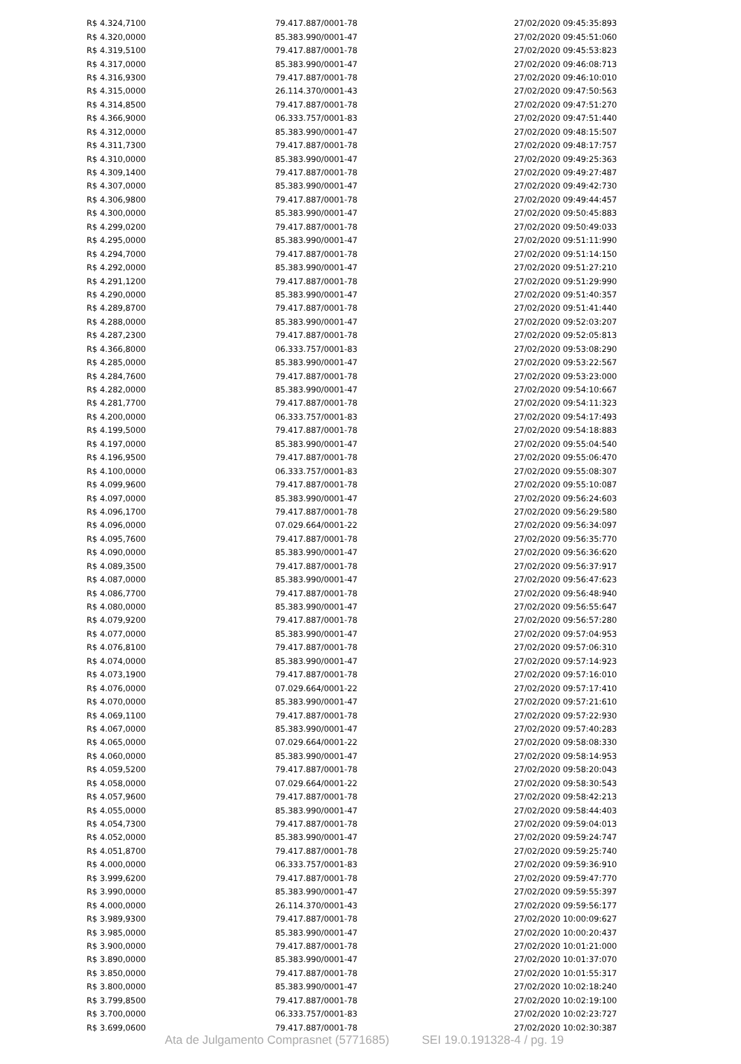| R$ 4.324,7100 | 79.417.887/0001-78 | 27/02/2020 09:45:35:893 |
| R$ 4.320,0000 | 85.383.990/0001-47 | 27/02/2020 09:45:51:060 |
| R$ 4.319,5100 | 79.417.887/0001-78 | 27/02/2020 09:45:53:823 |
| R$ 4.317,0000 | 85.383.990/0001-47 | 27/02/2020 09:46:08:713 |
| R$ 4.316,9300 | 79.417.887/0001-78 | 27/02/2020 09:46:10:010 |
| R$ 4.315,0000 | 26.114.370/0001-43 | 27/02/2020 09:47:50:563 |
| R$ 4.314,8500 | 79.417.887/0001-78 | 27/02/2020 09:47:51:270 |
| R$ 4.366,9000 | 06.333.757/0001-83 | 27/02/2020 09:47:51:440 |
| R$ 4.312,0000 | 85.383.990/0001-47 | 27/02/2020 09:48:15:507 |
| R$ 4.311,7300 | 79.417.887/0001-78 | 27/02/2020 09:48:17:757 |
| R$ 4.310,0000 | 85.383.990/0001-47 | 27/02/2020 09:49:25:363 |
| R$ 4.309,1400 | 79.417.887/0001-78 | 27/02/2020 09:49:27:487 |
| R$ 4.307,0000 | 85.383.990/0001-47 | 27/02/2020 09:49:42:730 |
| R$ 4.306,9800 | 79.417.887/0001-78 | 27/02/2020 09:49:44:457 |
| R$ 4.300,0000 | 85.383.990/0001-47 | 27/02/2020 09:50:45:883 |
| R$ 4.299,0200 | 79.417.887/0001-78 | 27/02/2020 09:50:49:033 |
| R$ 4.295,0000 | 85.383.990/0001-47 | 27/02/2020 09:51:11:990 |
| R$ 4.294,7000 | 79.417.887/0001-78 | 27/02/2020 09:51:14:150 |
| R$ 4.292,0000 | 85.383.990/0001-47 | 27/02/2020 09:51:27:210 |
| R$ 4.291,1200 | 79.417.887/0001-78 | 27/02/2020 09:51:29:990 |
| R$ 4.290,0000 | 85.383.990/0001-47 | 27/02/2020 09:51:40:357 |
| R$ 4.289,8700 | 79.417.887/0001-78 | 27/02/2020 09:51:41:440 |
| R$ 4.288,0000 | 85.383.990/0001-47 | 27/02/2020 09:52:03:207 |
| R$ 4.287,2300 | 79.417.887/0001-78 | 27/02/2020 09:52:05:813 |
| R$ 4.366,8000 | 06.333.757/0001-83 | 27/02/2020 09:53:08:290 |
| R$ 4.285,0000 | 85.383.990/0001-47 | 27/02/2020 09:53:22:567 |
| R$ 4.284,7600 | 79.417.887/0001-78 | 27/02/2020 09:53:23:000 |
| R$ 4.282,0000 | 85.383.990/0001-47 | 27/02/2020 09:54:10:667 |
| R$ 4.281,7700 | 79.417.887/0001-78 | 27/02/2020 09:54:11:323 |
| R$ 4.200,0000 | 06.333.757/0001-83 | 27/02/2020 09:54:17:493 |
| R$ 4.199,5000 | 79.417.887/0001-78 | 27/02/2020 09:54:18:883 |
| R$ 4.197,0000 | 85.383.990/0001-47 | 27/02/2020 09:55:04:540 |
| R$ 4.196,9500 | 79.417.887/0001-78 | 27/02/2020 09:55:06:470 |
| R$ 4.100,0000 | 06.333.757/0001-83 | 27/02/2020 09:55:08:307 |
| R$ 4.099,9600 | 79.417.887/0001-78 | 27/02/2020 09:55:10:087 |
| R$ 4.097,0000 | 85.383.990/0001-47 | 27/02/2020 09:56:24:603 |
| R$ 4.096,1700 | 79.417.887/0001-78 | 27/02/2020 09:56:29:580 |
| R$ 4.096,0000 | 07.029.664/0001-22 | 27/02/2020 09:56:34:097 |
| R$ 4.095,7600 | 79.417.887/0001-78 | 27/02/2020 09:56:35:770 |
| R$ 4.090,0000 | 85.383.990/0001-47 | 27/02/2020 09:56:36:620 |
| R$ 4.089,3500 | 79.417.887/0001-78 | 27/02/2020 09:56:37:917 |
| R$ 4.087,0000 | 85.383.990/0001-47 | 27/02/2020 09:56:47:623 |
| R$ 4.086,7700 | 79.417.887/0001-78 | 27/02/2020 09:56:48:940 |
| R$ 4.080,0000 | 85.383.990/0001-47 | 27/02/2020 09:56:55:647 |
| R$ 4.079,9200 | 79.417.887/0001-78 | 27/02/2020 09:56:57:280 |
| R$ 4.077,0000 | 85.383.990/0001-47 | 27/02/2020 09:57:04:953 |
| R$ 4.076,8100 | 79.417.887/0001-78 | 27/02/2020 09:57:06:310 |
| R$ 4.074,0000 | 85.383.990/0001-47 | 27/02/2020 09:57:14:923 |
| R$ 4.073,1900 | 79.417.887/0001-78 | 27/02/2020 09:57:16:010 |
| R$ 4.076,0000 | 07.029.664/0001-22 | 27/02/2020 09:57:17:410 |
| R$ 4.070,0000 | 85.383.990/0001-47 | 27/02/2020 09:57:21:610 |
| R$ 4.069,1100 | 79.417.887/0001-78 | 27/02/2020 09:57:22:930 |
| R$ 4.067,0000 | 85.383.990/0001-47 | 27/02/2020 09:57:40:283 |
| R$ 4.065,0000 | 07.029.664/0001-22 | 27/02/2020 09:58:08:330 |
| R$ 4.060,0000 | 85.383.990/0001-47 | 27/02/2020 09:58:14:953 |
| R$ 4.059,5200 | 79.417.887/0001-78 | 27/02/2020 09:58:20:043 |
| R$ 4.058,0000 | 07.029.664/0001-22 | 27/02/2020 09:58:30:543 |
| R$ 4.057,9600 | 79.417.887/0001-78 | 27/02/2020 09:58:42:213 |
| R$ 4.055,0000 | 85.383.990/0001-47 | 27/02/2020 09:58:44:403 |
| R$ 4.054,7300 | 79.417.887/0001-78 | 27/02/2020 09:59:04:013 |
| R$ 4.052,0000 | 85.383.990/0001-47 | 27/02/2020 09:59:24:747 |
| R$ 4.051,8700 | 79.417.887/0001-78 | 27/02/2020 09:59:25:740 |
| R$ 4.000,0000 | 06.333.757/0001-83 | 27/02/2020 09:59:36:910 |
| R$ 3.999,6200 | 79.417.887/0001-78 | 27/02/2020 09:59:47:770 |
| R$ 3.990,0000 | 85.383.990/0001-47 | 27/02/2020 09:59:55:397 |
| R$ 4.000,0000 | 26.114.370/0001-43 | 27/02/2020 09:59:56:177 |
| R$ 3.989,9300 | 79.417.887/0001-78 | 27/02/2020 10:00:09:627 |
| R$ 3.985,0000 | 85.383.990/0001-47 | 27/02/2020 10:00:20:437 |
| R$ 3.900,0000 | 79.417.887/0001-78 | 27/02/2020 10:01:21:000 |
| R$ 3.890,0000 | 85.383.990/0001-47 | 27/02/2020 10:01:37:070 |
| R$ 3.850,0000 | 79.417.887/0001-78 | 27/02/2020 10:01:55:317 |
| R$ 3.800,0000 | 85.383.990/0001-47 | 27/02/2020 10:02:18:240 |
| R$ 3.799,8500 | 79.417.887/0001-78 | 27/02/2020 10:02:19:100 |
| R$ 3.700,0000 | 06.333.757/0001-83 | 27/02/2020 10:02:23:727 |
| R$ 3.699,0600 | 79.417.887/0001-78 | 27/02/2020 10:02:30:387 |
Ata de Julgamento Comprasnet (5771685) SEI 19.0.191328-4 / pg. 19